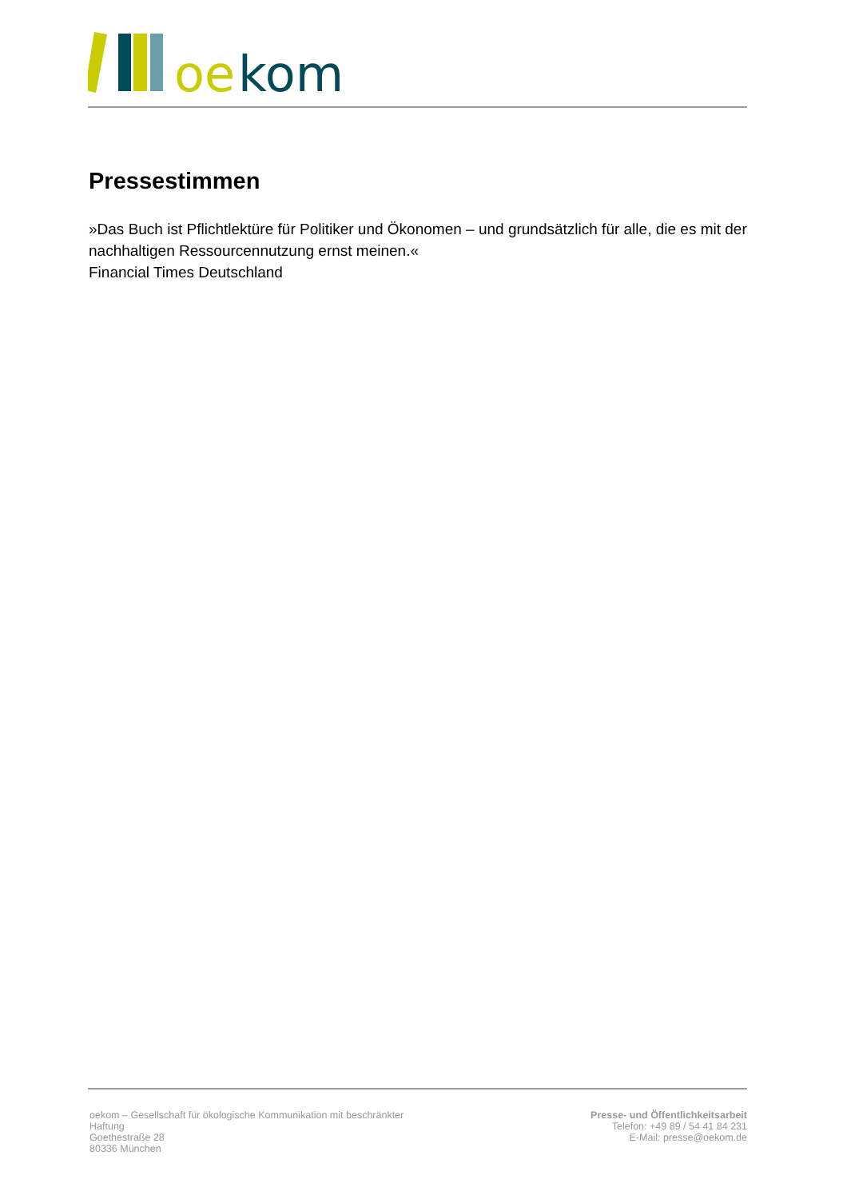oe
kom
Pressestimmen
»Das Buch ist Pflichtlektüre für Politiker und Ökonomen – und grundsätzlich für alle, die es mit der nachhaltigen Ressourcennutzung ernst meinen.«
Financial Times Deutschland
oekom – Gesellschaft für ökologische Kommunikation mit beschränkter Haftung
Goethestraße 28
80336 München
Presse- und Öffentlichkeitsarbeit
Telefon: +49 89 / 54 41 84 231
E-Mail: presse@oekom.de